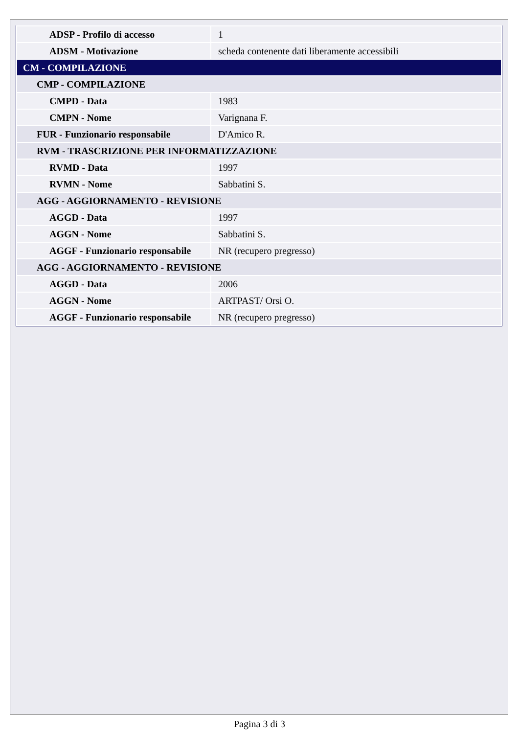| ADSP - Profilo di accesso | 1 |
| ADSM - Motivazione | scheda contenente dati liberamente accessibili |
| CM - COMPILAZIONE | |
| CMP - COMPILAZIONE | |
| CMPD - Data | 1983 |
| CMPN - Nome | Varignana F. |
| FUR - Funzionario responsabile | D'Amico R. |
| RVM - TRASCRIZIONE PER INFORMATIZZAZIONE | |
| RVMD - Data | 1997 |
| RVMN - Nome | Sabbatini S. |
| AGG - AGGIORNAMENTO - REVISIONE | |
| AGGD - Data | 1997 |
| AGGN - Nome | Sabbatini S. |
| AGGF - Funzionario responsabile | NR (recupero pregresso) |
| AGG - AGGIORNAMENTO - REVISIONE | |
| AGGD - Data | 2006 |
| AGGN - Nome | ARTPAST/ Orsi O. |
| AGGF - Funzionario responsabile | NR (recupero pregresso) |
Pagina 3 di 3